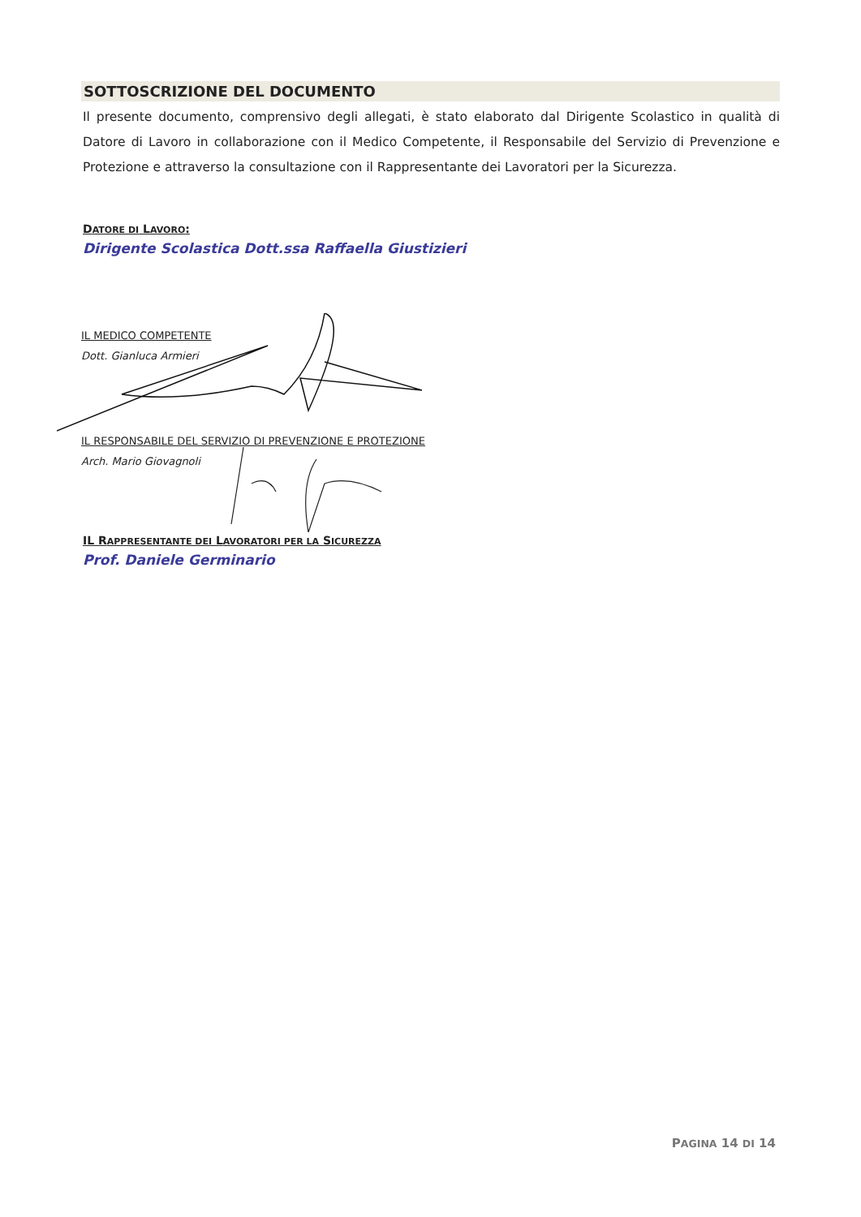SOTTOSCRIZIONE DEL DOCUMENTO
Il presente documento, comprensivo degli allegati, è stato elaborato dal Dirigente Scolastico in qualità di Datore di Lavoro in collaborazione con il Medico Competente, il Responsabile del Servizio di Prevenzione e Protezione e attraverso la consultazione con il Rappresentante dei Lavoratori per la Sicurezza.
DATORE DI LAVORO:
Dirigente Scolastica Dott.ssa Raffaella Giustizieri
IL MEDICO COMPETENTE
Dott. Gianluca Armieri
IL RESPONSABILE DEL SERVIZIO DI PREVENZIONE E PROTEZIONE
Arch. Mario Giovagnoli
IL RAPPRESENTANTE DEI LAVORATORI PER LA SICUREZZA
Prof. Daniele Germinario
PAGINA 14 DI 14